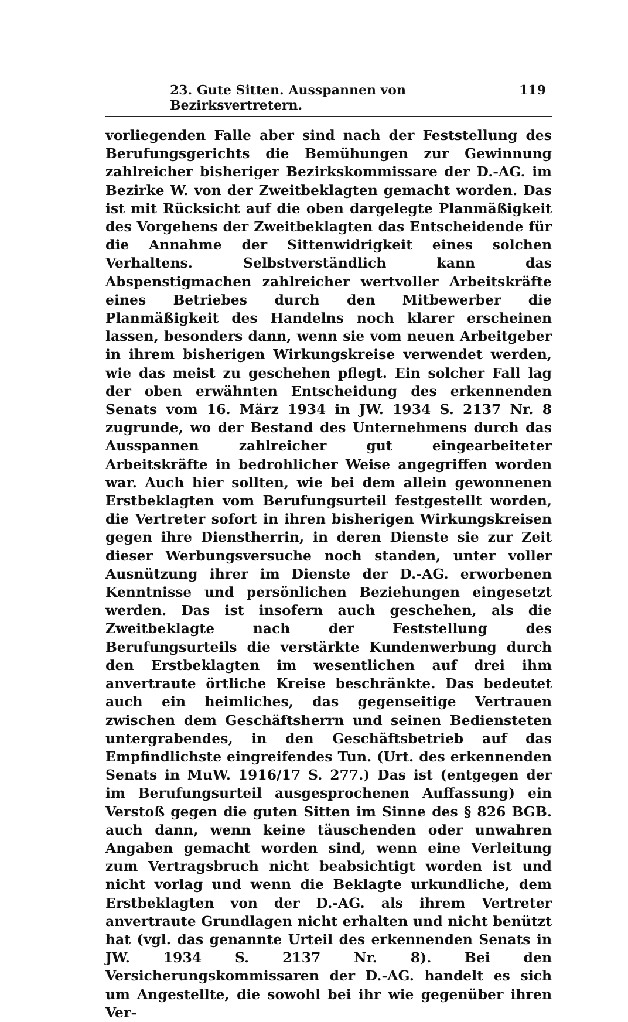23. Gute Sitten. Ausspannen von Bezirksvertretern. 119
vorliegenden Falle aber sind nach der Feststellung des Berufungsgerichts die Bemühungen zur Gewinnung zahlreicher bisheriger Bezirkskommissare der D.-AG. im Bezirke W. von der Zweitbeklagten gemacht worden. Das ist mit Rücksicht auf die oben dargelegte Planmäßigkeit des Vorgehens der Zweitbeklagten das Entscheidende für die Annahme der Sittenwidrigkeit eines solchen Verhaltens. Selbstverständlich kann das Abspenstigmachen zahlreicher wertvoller Arbeitskräfte eines Betriebes durch den Mitbewerber die Planmäßigkeit des Handelns noch klarer erscheinen lassen, besonders dann, wenn sie vom neuen Arbeitgeber in ihrem bisherigen Wirkungskreise verwendet werden, wie das meist zu geschehen pflegt. Ein solcher Fall lag der oben erwähnten Entscheidung des erkennenden Senats vom 16. März 1934 in JW. 1934 S. 2137 Nr. 8 zugrunde, wo der Bestand des Unternehmens durch das Ausspannen zahlreicher gut eingearbeiteter Arbeitskräfte in bedrohlicher Weise angegriffen worden war. Auch hier sollten, wie bei dem allein gewonnenen Erstbeklagten vom Berufungsurteil festgestellt worden, die Vertreter sofort in ihren bisherigen Wirkungskreisen gegen ihre Dienstherrin, in deren Dienste sie zur Zeit dieser Werbungsversuche noch standen, unter voller Ausnützung ihrer im Dienste der D.-AG. erworbenen Kenntnisse und persönlichen Beziehungen eingesetzt werden. Das ist insofern auch geschehen, als die Zweitbeklagte nach der Feststellung des Berufungsurteils die verstärkte Kundenwerbung durch den Erstbeklagten im wesentlichen auf drei ihm anvertraute örtliche Kreise beschränkte. Das bedeutet auch ein heimliches, das gegenseitige Vertrauen zwischen dem Geschäftsherrn und seinen Bediensteten untergrabendes, in den Geschäftsbetrieb auf das Empfindlichste eingreifendes Tun. (Urt. des erkennenden Senats in MuW. 1916/17 S. 277.) Das ist (entgegen der im Berufungsurteil ausgesprochenen Auffassung) ein Verstoß gegen die guten Sitten im Sinne des § 826 BGB. auch dann, wenn keine täuschenden oder unwahren Angaben gemacht worden sind, wenn eine Verleitung zum Vertragsbruch nicht beabsichtigt worden ist und nicht vorlag und wenn die Beklagte urkundliche, dem Erstbeklagten von der D.-AG. als ihrem Vertreter anvertraute Grundlagen nicht erhalten und nicht benützt hat (vgl. das genannte Urteil des erkennenden Senats in JW. 1934 S. 2137 Nr. 8). Bei den Versicherungskommissaren der D.-AG. handelt es sich um Angestellte, die sowohl bei ihr wie gegenüber ihren Ver-